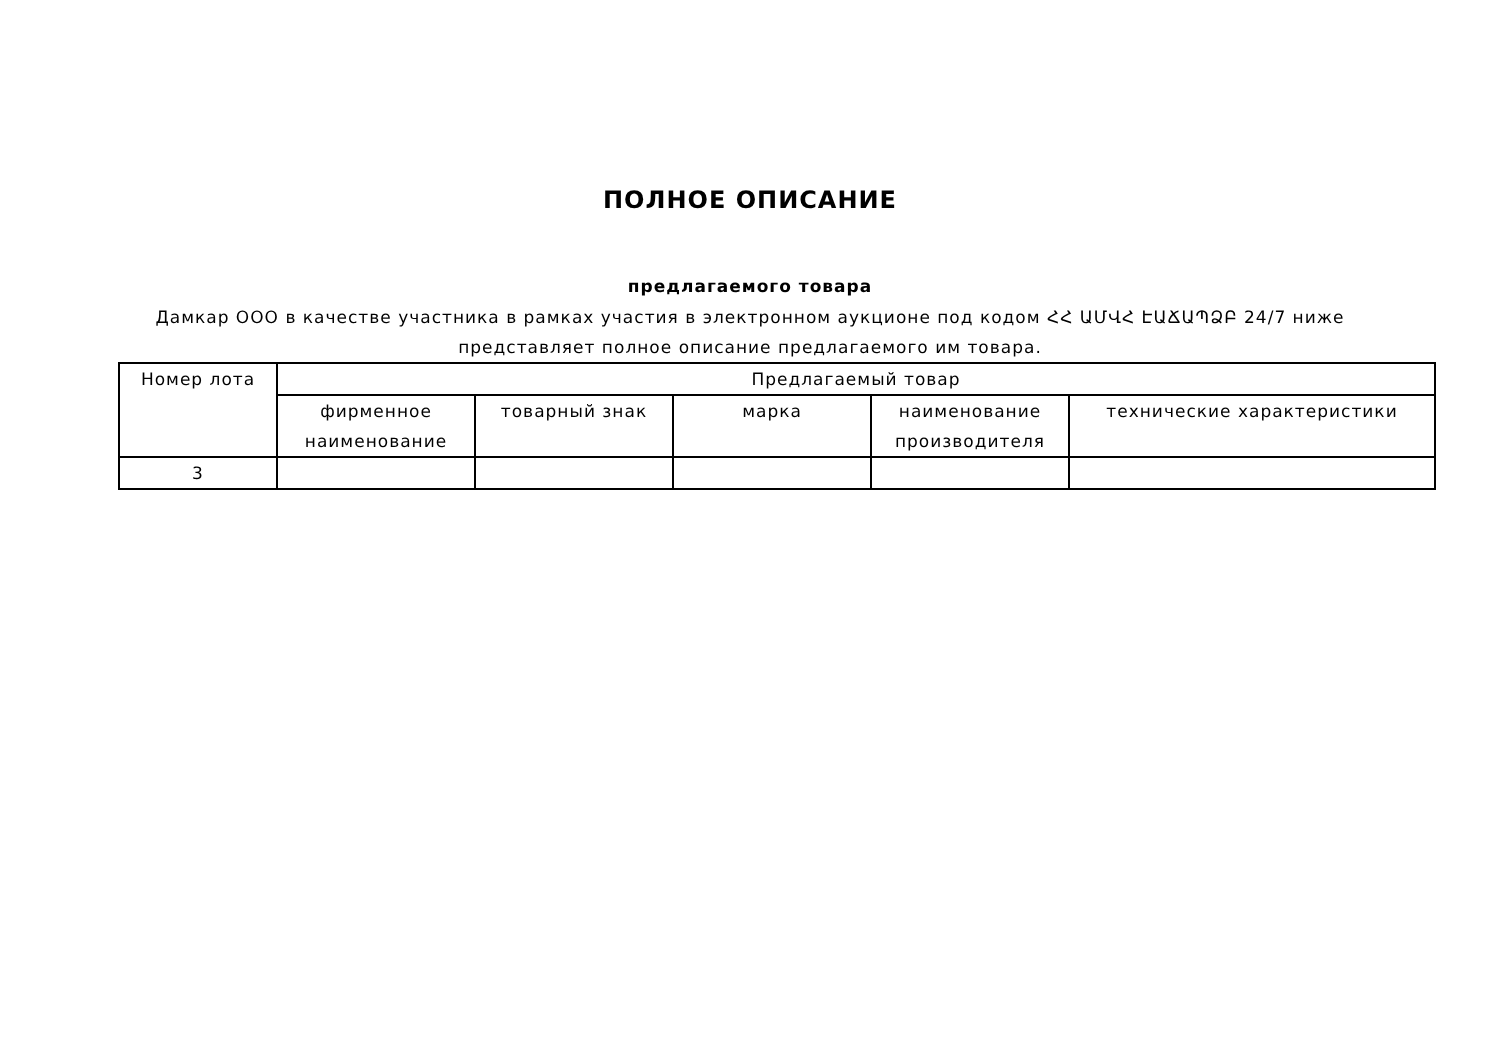ПОЛНОЕ ОПИСАНИЕ
предлагаемого товара
Дамкар ООО в качестве участника в рамках участия в электронном аукционе под кодом ՀՀ ԱՄՎՀ ԷԱՃԱՊՁԲ 24/7 ниже представляет полное описание предлагаемого им товара.
| Номер лота | Предлагаемый товар | | | | |
| --- | --- | --- | --- | --- | --- |
| | фирменное наименование | товарный знак | марка | наименование производителя | технические характеристики |
| 3 | | | | | |